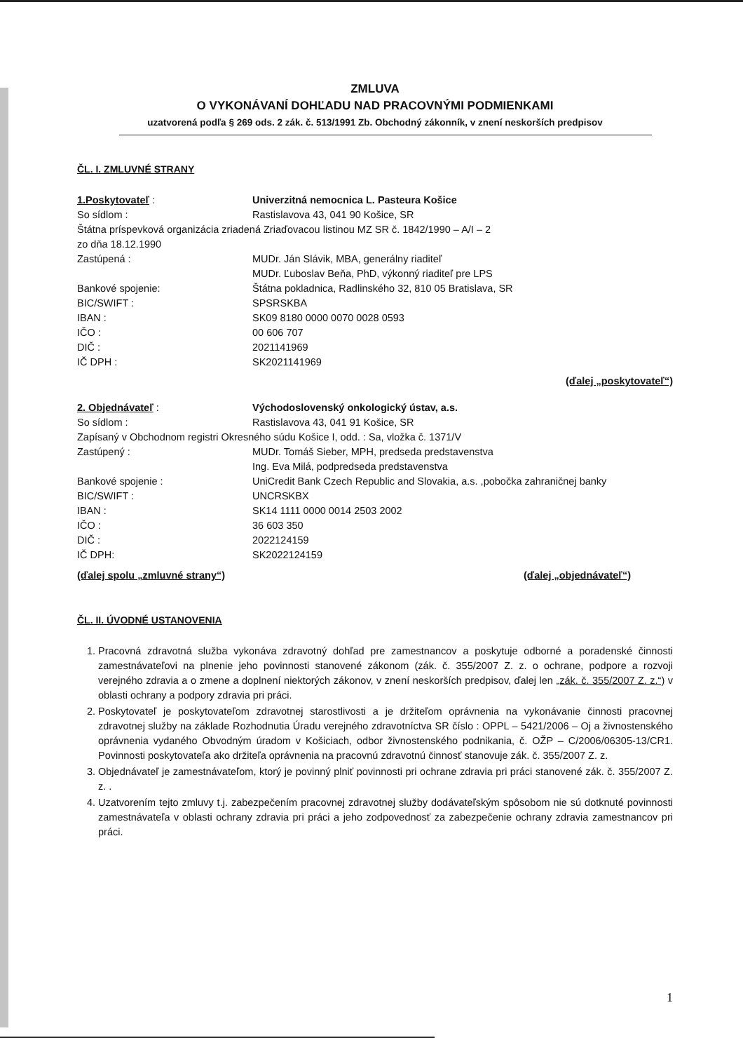ZMLUVA
O VYKONÁVANÍ DOHĽADU NAD PRACOVNÝMI PODMIENKAMI
uzatvorená podľa § 269 ods. 2 zák. č. 513/1991 Zb. Obchodný zákonník, v znení neskorších predpisov
ČL. I. ZMLUVNÉ STRANY
1.Poskytovateľ : Univerzitná nemocnica L. Pasteura Košice
So sídlom : Rastislavova 43, 041 90 Košice, SR
Štátna príspevková organizácia zriadená Zriaďovacou listinou MZ SR č. 1842/1990 – A/I – 2
zo dňa 18.12.1990
Zastúpená : MUDr. Ján Slávik, MBA, generálny riaditeľ
MUDr. Ľuboslav Beňa, PhD, výkonný riaditeľ pre LPS
Bankové spojenie: Štátna pokladnica, Radlinského 32, 810 05 Bratislava, SR
BIC/SWIFT : SPSRSKBA
IBAN : SK09 8180 0000 0070 0028 0593
IČO : 00 606 707
DIČ : 2021141969
IČ DPH : SK2021141969
(ďalej „poskytovateľ“)
2. Objednávateľ : Východoslovenský onkologický ústav, a.s.
So sídlom : Rastislavova 43, 041 91 Košice, SR
Zapísaný v Obchodnom registri Okresného súdu Košice I, odd. : Sa, vložka č. 1371/V
Zastúpený : MUDr. Tomáš Sieber, MPH, predseda predstavenstva
Ing. Eva Milá, podpredseda predstavenstva
Bankové spojenie : UniCredit Bank Czech Republic and Slovakia, a.s. ,pobočka zahraničnej banky
BIC/SWIFT : UNCRSKBX
IBAN : SK14 1111 0000 0014 2503 2002
IČO : 36 603 350
DIČ : 2022124159
IČ DPH: SK2022124159
(ďalej spolu „zmluvné strany“) (ďalej „objednávateľ“)
ČL. II. ÚVODNÉ USTANOVENIA
1. Pracovná zdravotná služba vykonáva zdravotný dohľad pre zamestnancov a poskytuje odborné a poradenské činnosti zamestnávateľovi na plnenie jeho povinnosti stanovené zákonom (zák. č. 355/2007 Z. z. o ochrane, podpore a rozvoji verejného zdravia a o zmene a doplnení niektorých zákonov, v znení neskorších predpisov, ďalej len „zák. č. 355/2007 Z. z.“) v oblasti ochrany a podpory zdravia pri práci.
2. Poskytovateľ je poskytovateľom zdravotnej starostlivosti a je držiteľom oprávnenia na vykonávanie činnosti pracovnej zdravotnej služby na základe Rozhodnutia Úradu verejného zdravotníctva SR číslo : OPPL – 5421/2006 – Oj a živnostenského oprávnenia vydaného Obvodným úradom v Košiciach, odbor živnostenského podnikania, č. OŽP – C/2006/06305-13/CR1. Povinnosti poskytovateľa ako držiteľa oprávnenia na pracovnú zdravotnú činnosť stanovuje zák. č. 355/2007 Z. z.
3. Objednávateľ je zamestnávateľom, ktorý je povinný plniť povinnosti pri ochrane zdravia pri práci stanovené zák. č. 355/2007 Z. z. .
4. Uzatvorením tejto zmluvy t.j. zabezpečením pracovnej zdravotnej služby dodávateľským spôsobom nie sú dotknuté povinnosti zamestnávateľa v oblasti ochrany zdravia pri práci a jeho zodpovednosť za zabezpečenie ochrany zdravia zamestnancov pri práci.
1